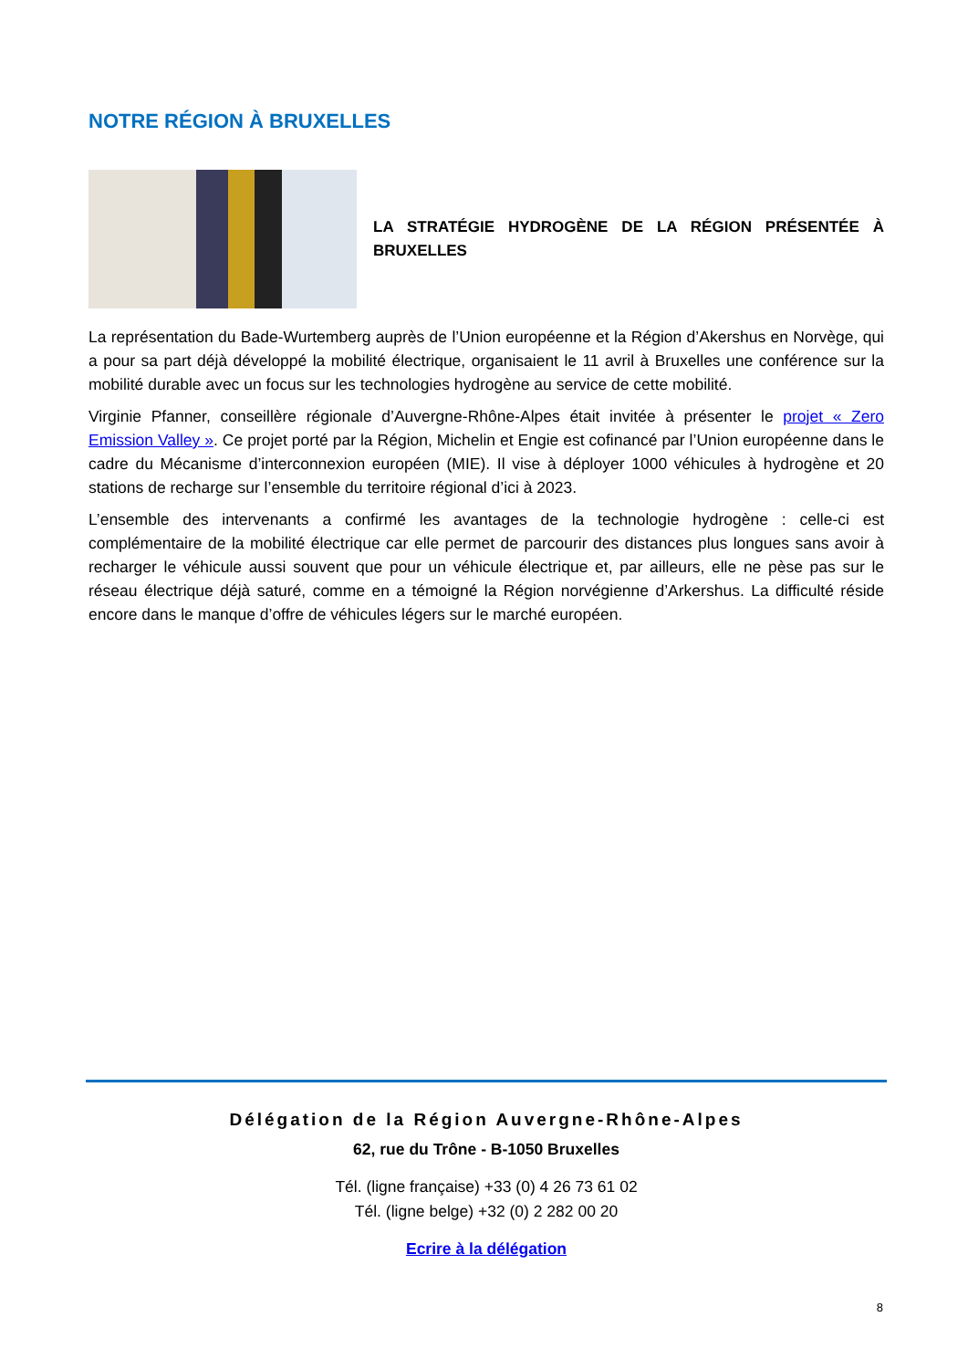NOTRE RÉGION À BRUXELLES
LA STRATÉGIE HYDROGÈNE DE LA RÉGION PRÉSENTÉE À BRUXELLES
La représentation du Bade-Wurtemberg auprès de l’Union européenne et la Région d’Akershus en Norvège, qui a pour sa part déjà développé la mobilité électrique, organisaient le 11 avril à Bruxelles une conférence sur la mobilité durable avec un focus sur les technologies hydrogène au service de cette mobilité.
Virginie Pfanner, conseillère régionale d’Auvergne-Rhône-Alpes était invitée à présenter le projet « Zero Emission Valley ». Ce projet porté par la Région, Michelin et Engie est cofinancé par l’Union européenne dans le cadre du Mécanisme d’interconnexion européen (MIE). Il vise à déployer 1000 véhicules à hydrogène et 20 stations de recharge sur l’ensemble du territoire régional d’ici à 2023.
L’ensemble des intervenants a confirmé les avantages de la technologie hydrogène : celle-ci est complémentaire de la mobilité électrique car elle permet de parcourir des distances plus longues sans avoir à recharger le véhicule aussi souvent que pour un véhicule électrique et, par ailleurs, elle ne pèse pas sur le réseau électrique déjà saturé, comme en a témoigné la Région norvégienne d’Arkershus. La difficulté réside encore dans le manque d’offre de véhicules légers sur le marché européen.
Délégation de la Région Auvergne-Rhône-Alpes
62, rue du Trône - B-1050 Bruxelles
Tél. (ligne française) +33 (0) 4 26 73 61 02
Tél. (ligne belge) +32 (0) 2 282 00 20
Ecrire à la délégation
8